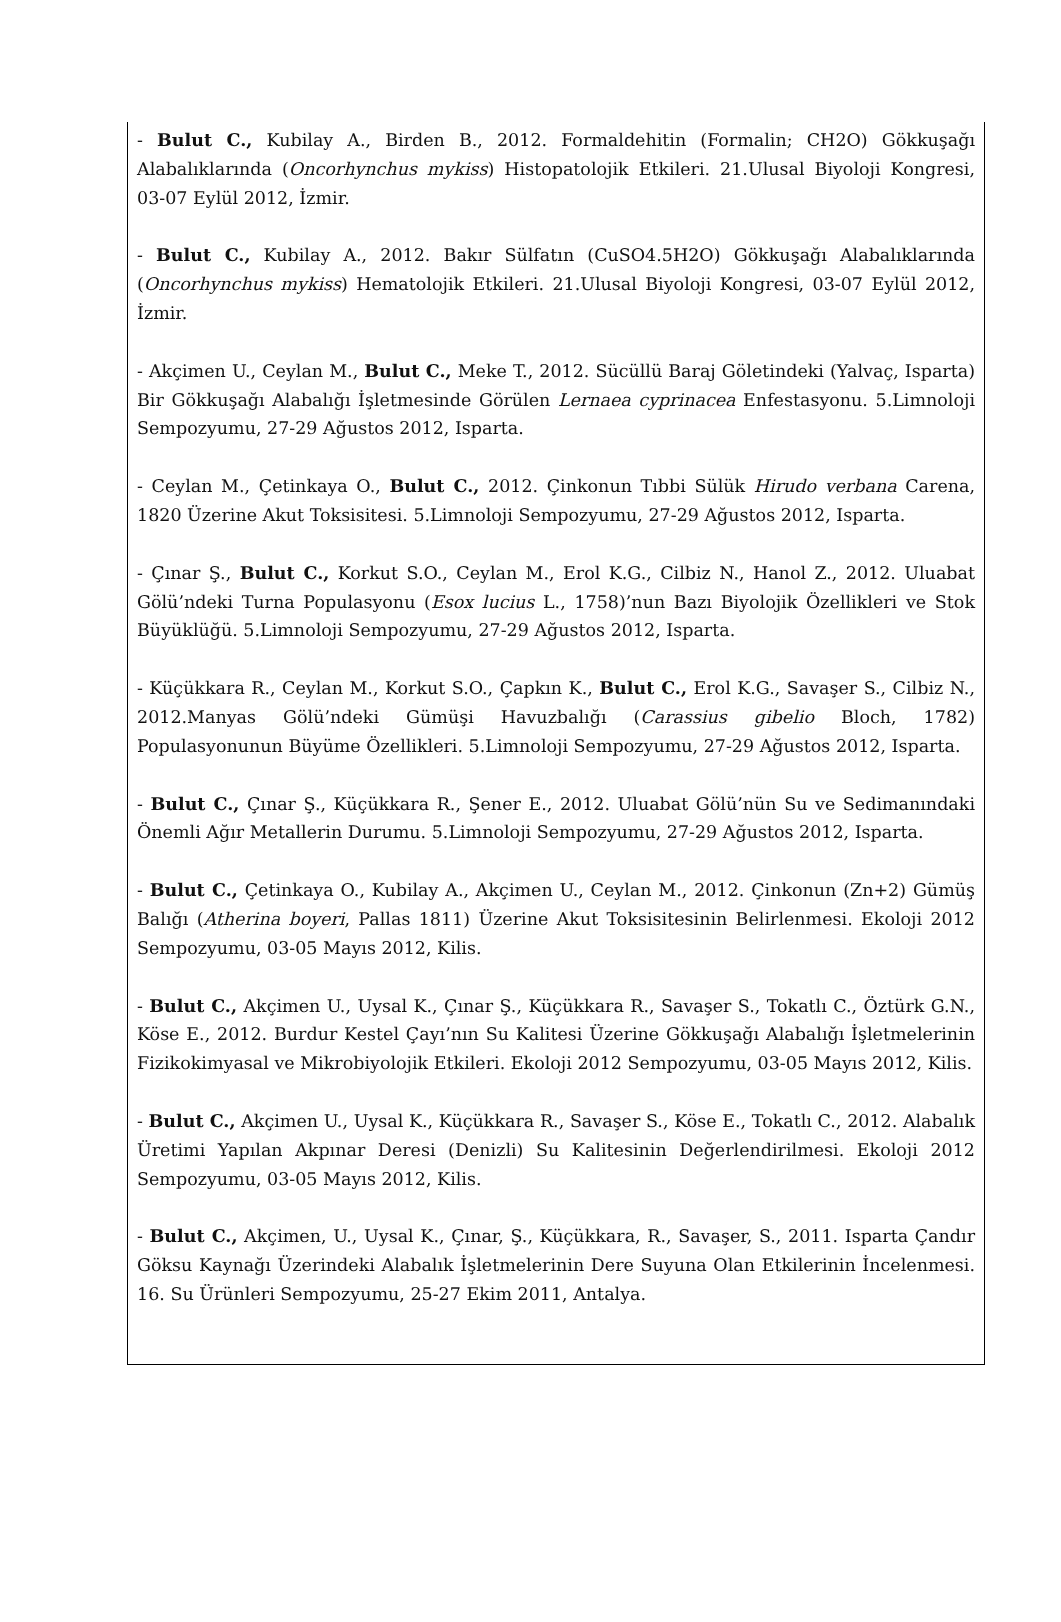- Bulut C., Kubilay A., Birden B., 2012. Formaldehitin (Formalin; CH2O) Gökkuşağı Alabalıklarında (Oncorhynchus mykiss) Histopatolojik Etkileri. 21.Ulusal Biyoloji Kongresi, 03-07 Eylül 2012, İzmir.
- Bulut C., Kubilay A., 2012. Bakır Sülfatın (CuSO4.5H2O) Gökkuşağı Alabalıklarında (Oncorhynchus mykiss) Hematolojik Etkileri. 21.Ulusal Biyoloji Kongresi, 03-07 Eylül 2012, İzmir.
- Akçimen U., Ceylan M., Bulut C., Meke T., 2012. Sücüllü Baraj Göletindeki (Yalvaç, Isparta) Bir Gökkuşağı Alabalığı İşletmesinde Görülen Lernaea cyprinacea Enfestasyonu. 5.Limnoloji Sempozyumu, 27-29 Ağustos 2012, Isparta.
- Ceylan M., Çetinkaya O., Bulut C., 2012. Çinkonun Tıbbi Sülük Hirudo verbana Carena, 1820 Üzerine Akut Toksisitesi. 5.Limnoloji Sempozyumu, 27-29 Ağustos 2012, Isparta.
- Çınar Ş., Bulut C., Korkut S.O., Ceylan M., Erol K.G., Cilbiz N., Hanol Z., 2012. Uluabat Gölü’ndeki Turna Populasyonu (Esox lucius L., 1758)’nun Bazı Biyolojik Özellikleri ve Stok Büyüklüğü. 5.Limnoloji Sempozyumu, 27-29 Ağustos 2012, Isparta.
- Küçükkara R., Ceylan M., Korkut S.O., Çapkın K., Bulut C., Erol K.G., Savaşer S., Cilbiz N., 2012.Manyas Gölü’ndeki Gümüşi Havuzbalığı (Carassius gibelio Bloch, 1782) Populasyonunun Büyüme Özellikleri. 5.Limnoloji Sempozyumu, 27-29 Ağustos 2012, Isparta.
- Bulut C., Çınar Ş., Küçükkara R., Şener E., 2012. Uluabat Gölü’nün Su ve Sedimanındaki Önemli Ağır Metallerin Durumu. 5.Limnoloji Sempozyumu, 27-29 Ağustos 2012, Isparta.
- Bulut C., Çetinkaya O., Kubilay A., Akçimen U., Ceylan M., 2012. Çinkonun (Zn+2) Gümüş Balığı (Atherina boyeri, Pallas 1811) Üzerine Akut Toksisitesinin Belirlenmesi. Ekoloji 2012 Sempozyumu, 03-05 Mayıs 2012, Kilis.
- Bulut C., Akçimen U., Uysal K., Çınar Ş., Küçükkara R., Savaşer S., Tokatlı C., Öztürk G.N., Köse E., 2012. Burdur Kestel Çayı’nın Su Kalitesi Üzerine Gökkuşağı Alabalığı İşletmelerinin Fizikokimyasal ve Mikrobiyolojik Etkileri. Ekoloji 2012 Sempozyumu, 03-05 Mayıs 2012, Kilis.
- Bulut C., Akçimen U., Uysal K., Küçükkara R., Savaşer S., Köse E., Tokatlı C., 2012. Alabalık Üretimi Yapılan Akpınar Deresi (Denizli) Su Kalitesinin Değerlendirilmesi. Ekoloji 2012 Sempozyumu, 03-05 Mayıs 2012, Kilis.
- Bulut C., Akçimen, U., Uysal K., Çınar, Ş., Küçükkara, R., Savaşer, S., 2011. Isparta Çandır Göksu Kaynağı Üzerindeki Alabalık İşletmelerinin Dere Suyuna Olan Etkilerinin İncelenmesi. 16. Su Ürünleri Sempozyumu, 25-27 Ekim 2011, Antalya.